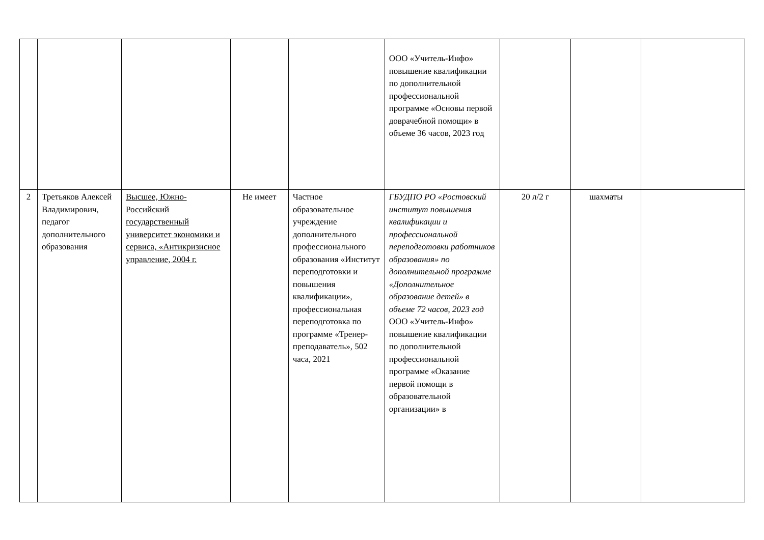| | | | | | ООО «Учитель-Инфо» повышение квалификации по дополнительной профессиональной программе «Основы первой доврачебной помощи» в объеме 36 часов, 2023 год | | | |
| 2 | Третьяков Алексей Владимирович, педагог дополнительного образования | Высшее, Южно-Российский государственный университет экономики и сервиса, «Антикризисное управление, 2004 г. | Не имеет | Частное образовательное учреждение дополнительного профессионального образования «Институт переподготовки и повышения квалификации», профессиональная переподготовка по программе «Тренер-преподаватель», 502 часа, 2021 | ГБУДПО РО «Ростовский институт повышения квалификации и профессиональной переподготовки работников образования» по дополнительной программе «Дополнительное образование детей» в объеме 72 часов, 2023 год ООО «Учитель-Инфо» повышение квалификации по дополнительной профессиональной программе «Оказание первой помощи в образовательной организации» в | 20 л/2 г | шахматы | |